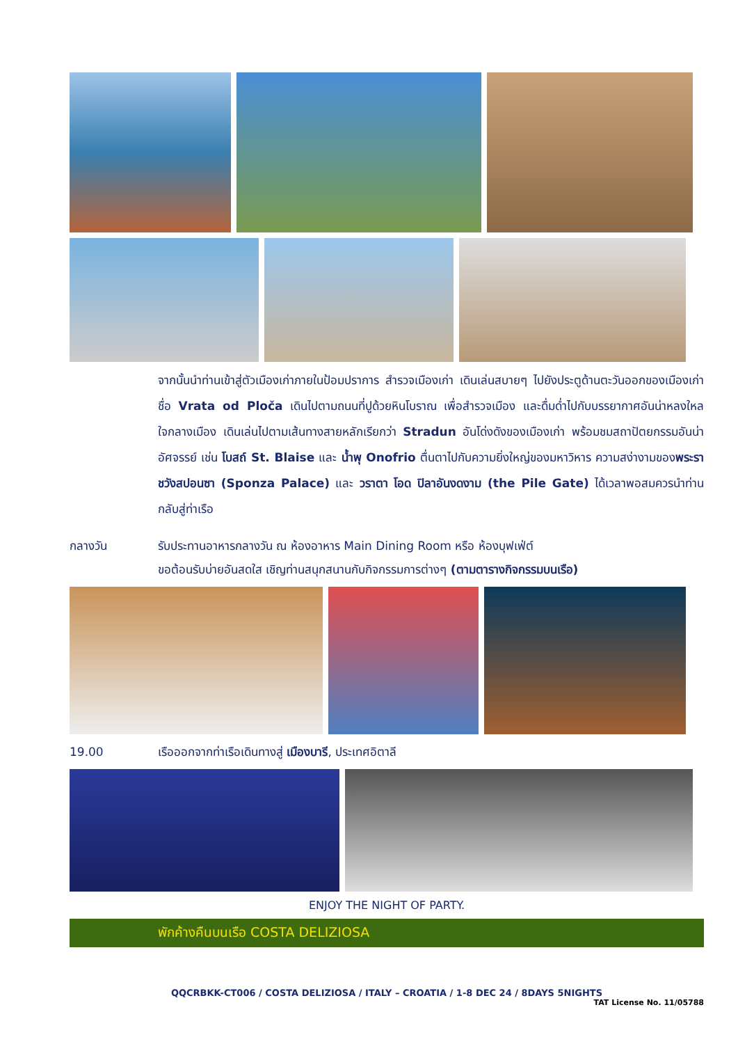จากนั้นนำท่านเข้าสู่ตัวเมืองเก่าภายในป้อมปราการ สำรวจเมืองเก่า เดินเล่นสบายๆ ไปยังประตูด้านตะวันออกของเมืองเก่าชื่อ Vrata od Ploča เดินไปตามถนนที่ปูด้วยหินโบราณ เพื่อสำรวจเมือง และดื่มด่ำไปกับบรรยากาศอันน่าหลงใหลใจกลางเมือง เดินเล่นไปตามเส้นทางสายหลักเรียกว่า Stradun อันโด่งดังของเมืองเก่า พร้อมชมสถาปัตยกรรมอันน่าอัศจรรย์ เช่น โบสถ์ St. Blaise และ น้ำพุ Onofrio ตื่นตาไปกับความยิ่งใหญ่ของมหาวิหาร ความสง่างามของพระราชวังสปอนซา (Sponza Palace) และ วราตา โอด ปิลาอันงดงาม (the Pile Gate) ได้เวลาพอสมควรนำท่านกลับสู่ท่าเรือ
กลางวัน รับประทานอาหารกลางวัน ณ ห้องอาหาร Main Dining Room หรือ ห้องบุฟเฟ่ต์
ขอต้อนรับบ่ายอันสดใส เชิญท่านสนุกสนานกับกิจกรรมการต่างๆ (ตามตารางกิจกรรมบนเรือ)
19.00 เรือออกจากท่าเรือเดินทางสู่ เมืองบารี, ประเทศอิตาลี
ENJOY THE NIGHT OF PARTY.
พักค้างคืนบนเรือ COSTA DELIZIOSA
QQCRBKK-CT006 / COSTA DELIZIOSA / ITALY – CROATIA / 1-8 DEC 24 / 8DAYS 5NIGHTS
TAT License No. 11/05788